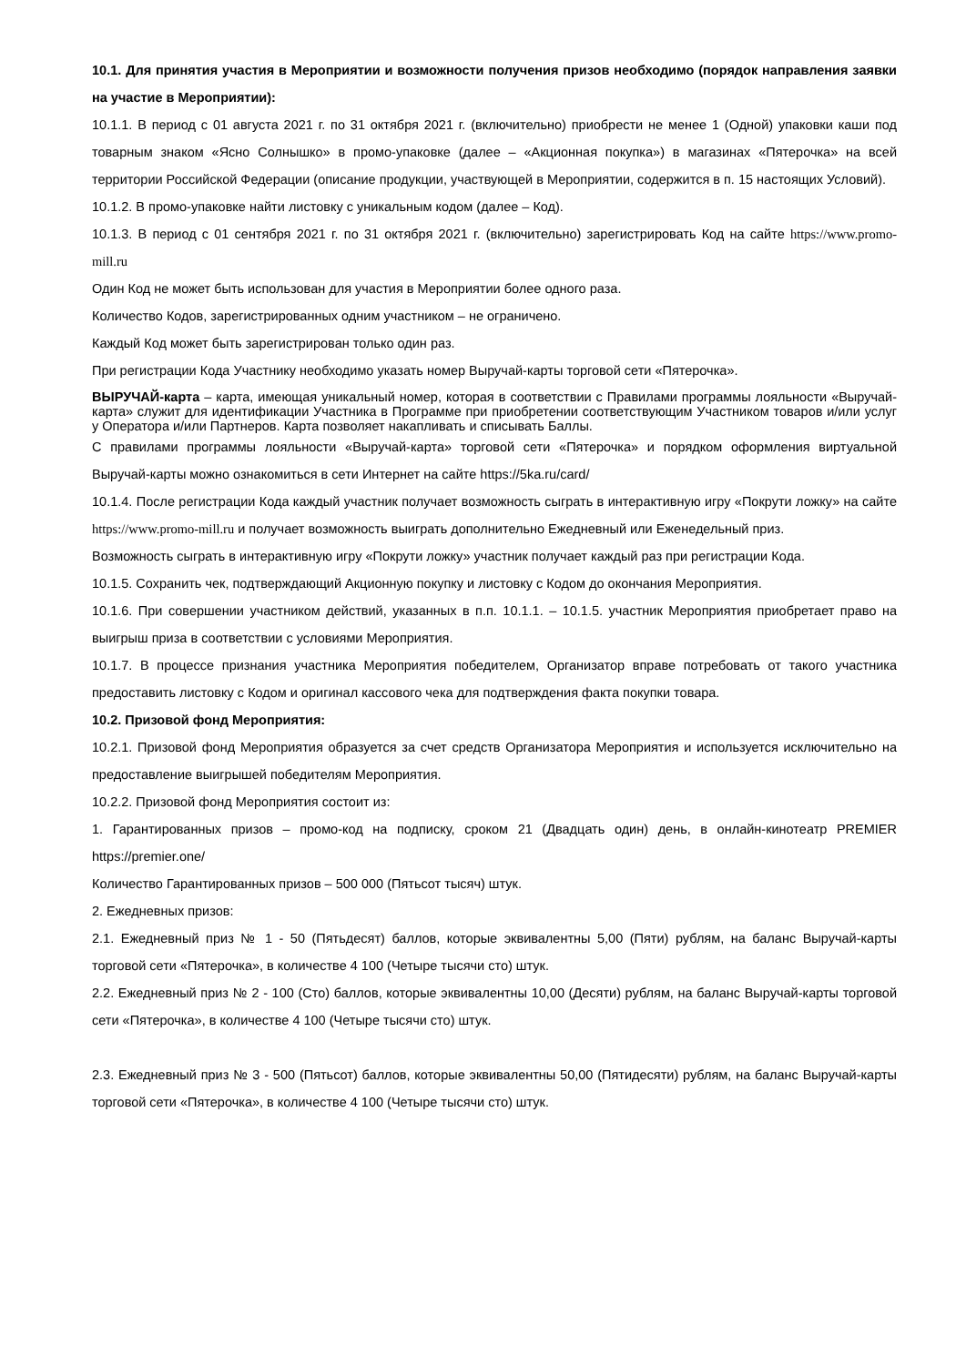10.1. Для принятия участия в Мероприятии и возможности получения призов необходимо (порядок направления заявки на участие в Мероприятии):
10.1.1. В период с 01 августа 2021 г. по 31 октября 2021 г. (включительно) приобрести не менее 1 (Одной) упаковки каши под товарным знаком «Ясно Солнышко» в промо-упаковке (далее – «Акционная покупка») в магазинах «Пятерочка» на всей территории Российской Федерации (описание продукции, участвующей в Мероприятии, содержится в п. 15 настоящих Условий).
10.1.2. В промо-упаковке найти листовку с уникальным кодом (далее – Код).
10.1.3. В период с 01 сентября 2021 г. по 31 октября 2021 г. (включительно) зарегистрировать Код на сайте https://www.promo-mill.ru
Один Код не может быть использован для участия в Мероприятии более одного раза.
Количество Кодов, зарегистрированных одним участником – не ограничено.
Каждый Код может быть зарегистрирован только один раз.
При регистрации Кода Участнику необходимо указать номер Выручай-карты торговой сети «Пятерочка».
ВЫРУЧАЙ-карта – карта, имеющая уникальный номер, которая в соответствии с Правилами программы лояльности «Выручай-карта» служит для идентификации Участника в Программе при приобретении соответствующим Участником товаров и/или услуг у Оператора и/или Партнеров. Карта позволяет накапливать и списывать Баллы.
С правилами программы лояльности «Выручай-карта» торговой сети «Пятерочка» и порядком оформления виртуальной Выручай-карты можно ознакомиться в сети Интернет на сайте https://5ka.ru/card/
10.1.4. После регистрации Кода каждый участник получает возможность сыграть в интерактивную игру «Покрути ложку» на сайте https://www.promo-mill.ru и получает возможность выиграть дополнительно Ежедневный или Еженедельный приз.
Возможность сыграть в интерактивную игру «Покрути ложку» участник получает каждый раз при регистрации Кода.
10.1.5. Сохранить чек, подтверждающий Акционную покупку и листовку с Кодом до окончания Мероприятия.
10.1.6. При совершении участником действий, указанных в п.п. 10.1.1. – 10.1.5. участник Мероприятия приобретает право на выигрыш приза в соответствии с условиями Мероприятия.
10.1.7. В процессе признания участника Мероприятия победителем, Организатор вправе потребовать от такого участника предоставить листовку с Кодом и оригинал кассового чека для подтверждения факта покупки товара.
10.2. Призовой фонд Мероприятия:
10.2.1. Призовой фонд Мероприятия образуется за счет средств Организатора Мероприятия и используется исключительно на предоставление выигрышей победителям Мероприятия.
10.2.2. Призовой фонд Мероприятия состоит из:
1. Гарантированных призов – промо-код на подписку, сроком 21 (Двадцать один) день, в онлайн-кинотеатр PREMIER https://premier.one/
Количество Гарантированных призов – 500 000 (Пятьсот тысяч) штук.
2. Ежедневных призов:
2.1. Ежедневный приз № 1 - 50 (Пятьдесят) баллов, которые эквивалентны 5,00 (Пяти) рублям, на баланс Выручай-карты торговой сети «Пятерочка», в количестве 4 100 (Четыре тысячи сто) штук.
2.2. Ежедневный приз № 2 - 100 (Сто) баллов, которые эквивалентны 10,00 (Десяти) рублям, на баланс Выручай-карты торговой сети «Пятерочка», в количестве 4 100 (Четыре тысячи сто) штук.
2.3. Ежедневный приз № 3 - 500 (Пятьсот) баллов, которые эквивалентны 50,00 (Пятидесяти) рублям, на баланс Выручай-карты торговой сети «Пятерочка», в количестве 4 100 (Четыре тысячи сто) штук.